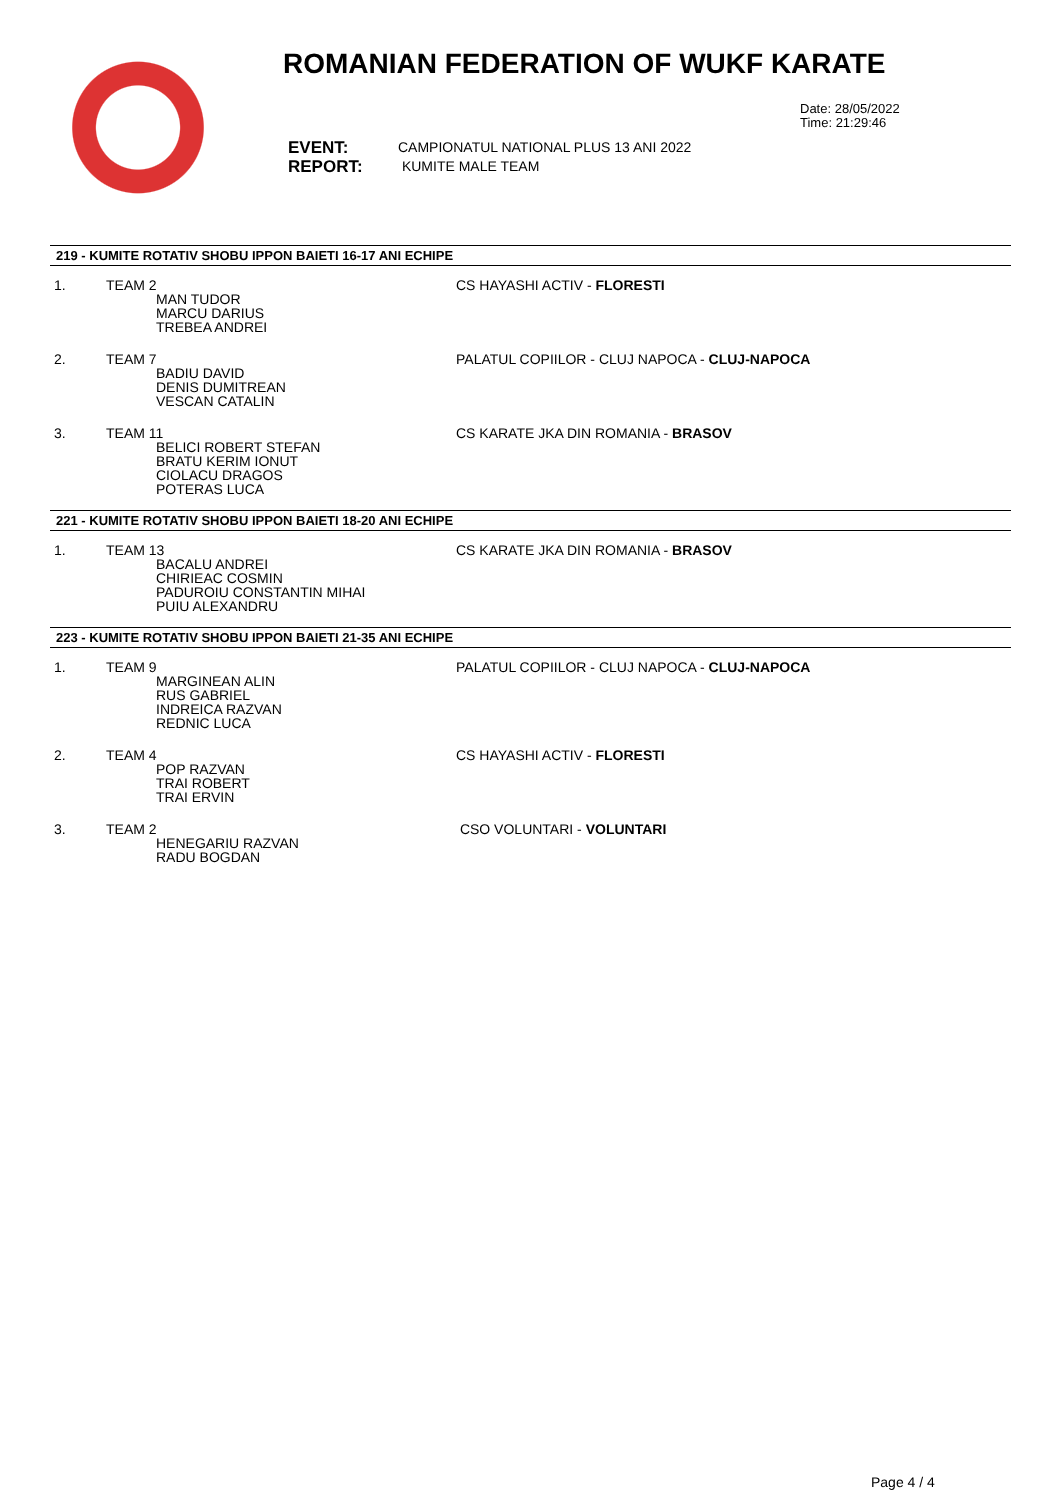ROMANIAN FEDERATION OF WUKF KARATE
Date: 28/05/2022
Time: 21:29:46
EVENT:
REPORT:
CAMPIONATUL NATIONAL PLUS 13 ANI 2022
KUMITE MALE TEAM
219 - KUMITE ROTATIV SHOBU IPPON BAIETI 16-17 ANI ECHIPE
| 1. | TEAM 2 MAN TUDOR MARCU DARIUS TREBEA ANDREI | CS HAYASHI ACTIV - FLORESTI |
| 2. | TEAM 7 BADIU DAVID DENIS DUMITREAN VESCAN CATALIN | PALATUL COPIILOR - CLUJ NAPOCA - CLUJ-NAPOCA |
| 3. | TEAM 11 BELICI ROBERT STEFAN BRATU KERIM IONUT CIOLACU DRAGOS POTERAS LUCA | CS KARATE JKA DIN ROMANIA - BRASOV |
221 - KUMITE ROTATIV SHOBU IPPON BAIETI 18-20 ANI ECHIPE
| 1. | TEAM 13 BACALU ANDREI CHIRIEAC COSMIN PADUROIU CONSTANTIN MIHAI PUIU ALEXANDRU | CS KARATE JKA DIN ROMANIA - BRASOV |
223 - KUMITE ROTATIV SHOBU IPPON BAIETI 21-35 ANI ECHIPE
| 1. | TEAM 9 MARGINEAN ALIN RUS GABRIEL INDREICA RAZVAN REDNIC LUCA | PALATUL COPIILOR - CLUJ NAPOCA - CLUJ-NAPOCA |
| 2. | TEAM 4 POP RAZVAN TRAI ROBERT TRAI ERVIN | CS HAYASHI ACTIV - FLORESTI |
| 3. | TEAM 2 HENEGARIU RAZVAN RADU BOGDAN | CSO VOLUNTARI - VOLUNTARI |
Page 4 / 4